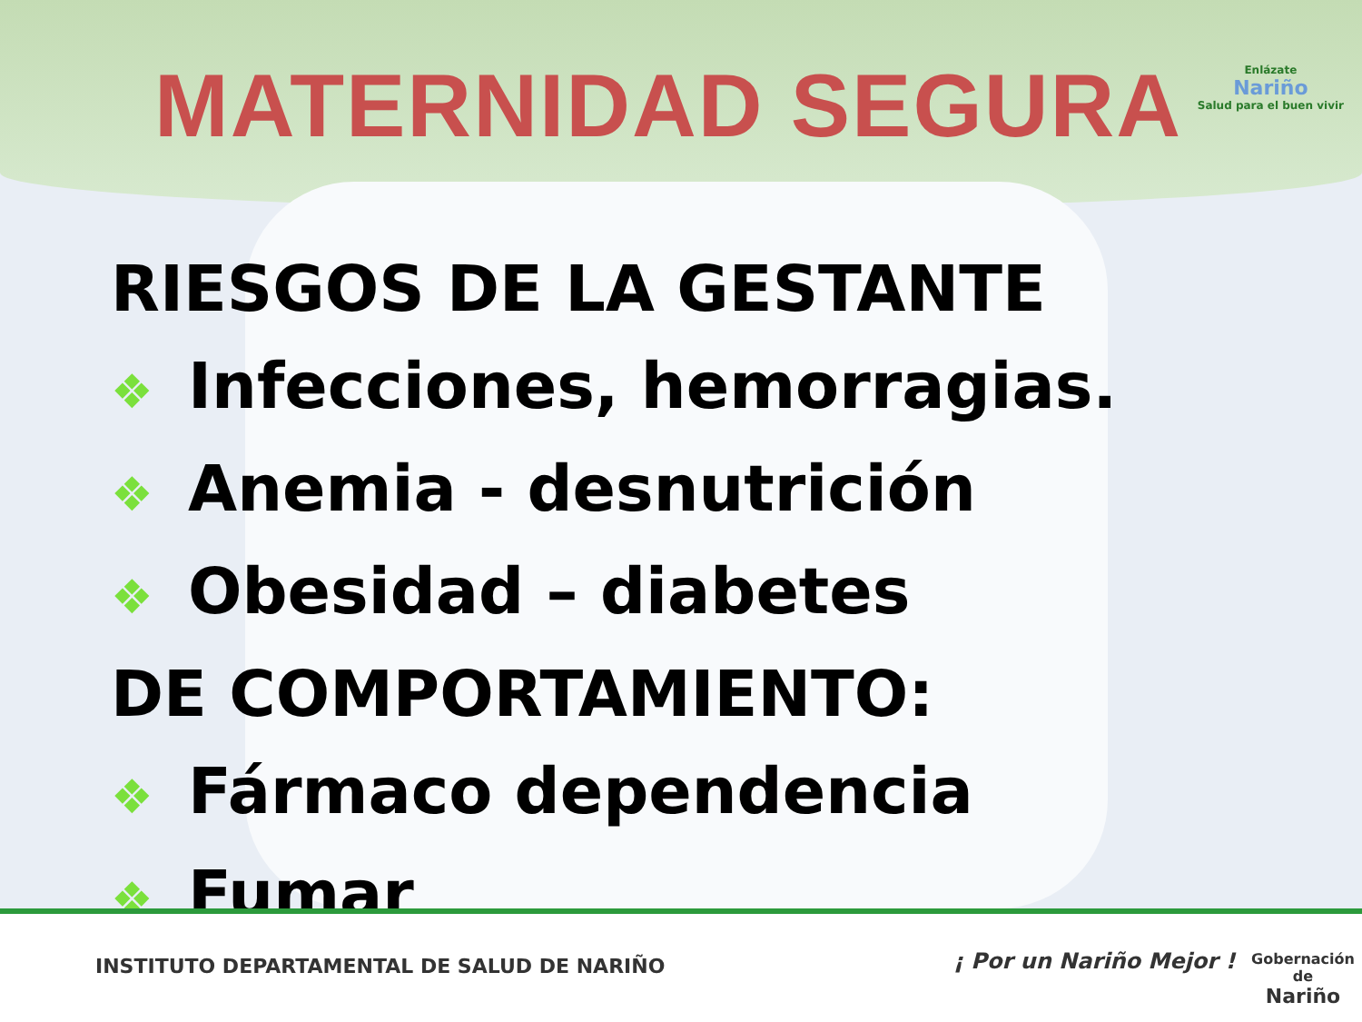MATERNIDAD SEGURA
Enlázate
Nariño
Salud para el buen vivir
RIESGOS DE LA GESTANTE
❖ Infecciones, hemorragias.
❖ Anemia - desnutrición
❖ Obesidad – diabetes
DE COMPORTAMIENTO:
❖ Fármaco dependencia
❖ Fumar
INSTITUTO DEPARTAMENTAL DE SALUD DE NARIÑO
¡ Por un Nariño Mejor !
Gobernación de
Nariño